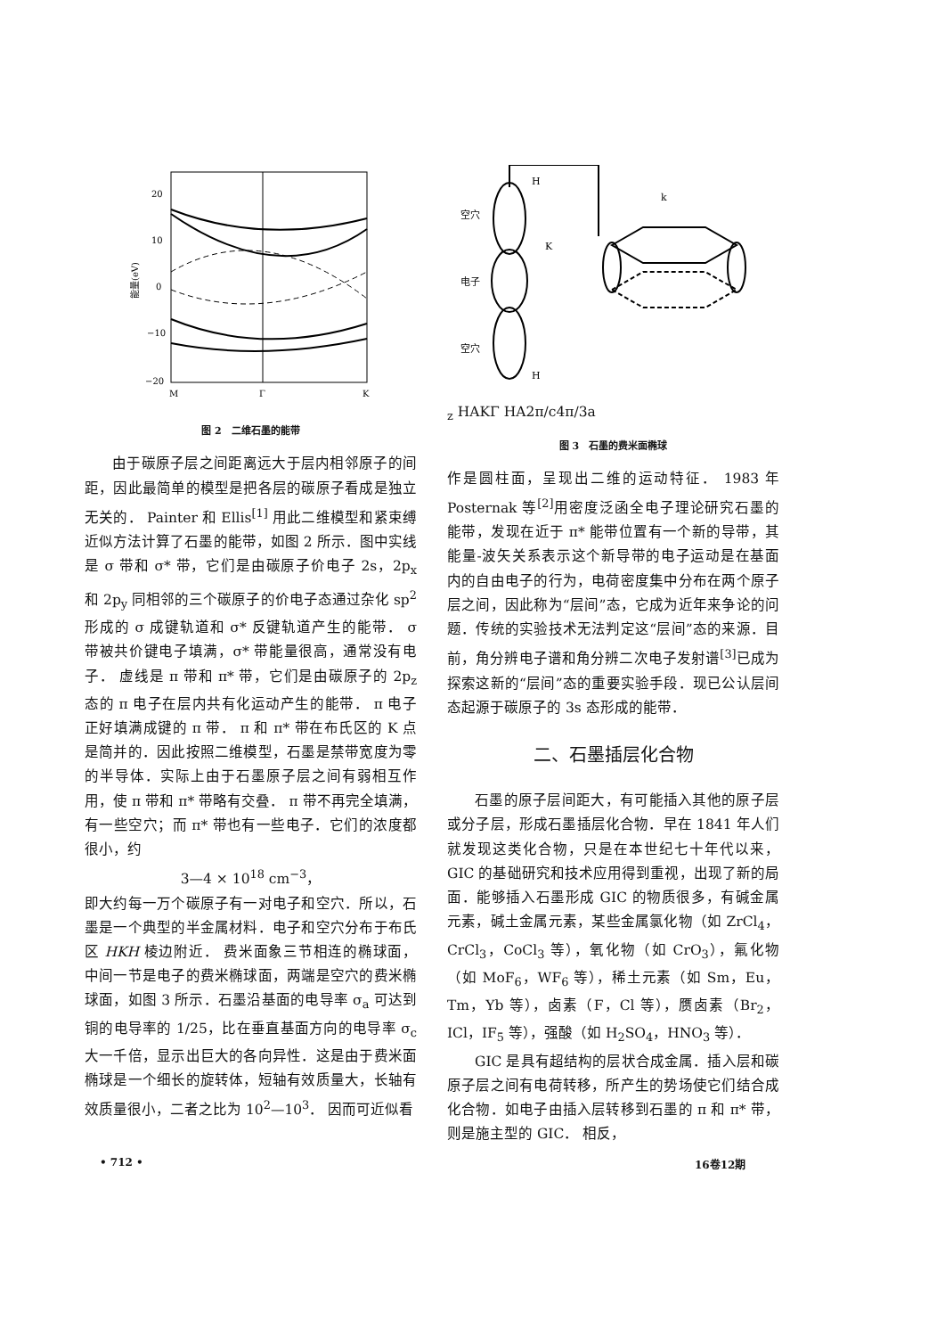20
10
0
−10
−20
M
Γ
K
能量(eV)
图 2　二维石墨的能带
由于碳原子层之间距离远大于层内相邻原子的间距，因此最简单的模型是把各层的碳原子看成是独立无关的． Painter 和 Ellis<sup>[1]</sup> 用此二维模型和紧束缚近似方法计算了石墨的能带，如图 2 所示．图中实线是 σ 带和 σ* 带，它们是由碳原子价电子 2s，2p<sub>x</sub> 和 2p<sub>y</sub> 同相邻的三个碳原子的价电子态通过杂化 sp<sup>2</sup> 形成的 σ 成键轨道和 σ* 反键轨道产生的能带． σ 带被共价键电子填满，σ* 带能量很高，通常没有电子． 虚线是 π 带和 π* 带，它们是由碳原子的 2p<sub>z</sub> 态的 π 电子在层内共有化运动产生的能带． π 电子正好填满成键的 π 带． π 和 π* 带在布氏区的 K 点是简并的．因此按照二维模型，石墨是禁带宽度为零的半导体．实际上由于石墨原子层之间有弱相互作用，使 π 带和 π* 带略有交叠． π 带不再完全填满，有一些空穴；而 π* 带也有一些电子．它们的浓度都很小，约
3—4 × 10<sup>18</sup> cm<sup>−3</sup>，
即大约每一万个碳原子有一对电子和空穴．所以，石墨是一个典型的半金属材料．电子和空穴分布于布氏区 HKH 棱边附近． 费米面象三节相连的椭球面，中间一节是电子的费米椭球面，两端是空穴的费米椭球面，如图 3 所示．石墨沿基面的电导率 σ<sub>a</sub> 可达到铜的电导率的 1/25，比在垂直基面方向的电导率 σ<sub>c</sub> 大一千倍，显示出巨大的各向异性．这是由于费米面椭球是一个细长的旋转体，短轴有效质量大，长轴有效质量很小，二者之比为 10<sup>2</sup>—10<sup>3</sup>． 因而可近似看
空穴
电子
空穴
H
H
K
kz
H
A
K
Γ
H
A
2π/c
4π/3a
图 3　石墨的费米面椭球
作是圆柱面，呈现出二维的运动特征． 1983 年 Posternak 等<sup>[2]</sup>用密度泛函全电子理论研究石墨的能带，发现在近于 π* 能带位置有一个新的导带，其能量-波矢关系表示这个新导带的电子运动是在基面内的自由电子的行为，电荷密度集中分布在两个原子层之间，因此称为“层间”态，它成为近年来争论的问题．传统的实验技术无法判定这“层间”态的来源．目前，角分辨电子谱和角分辨二次电子发射谱<sup>[3]</sup>已成为探索这新的“层间”态的重要实验手段．现已公认层间态起源于碳原子的 3s 态形成的能带．
二、石墨插层化合物
石墨的原子层间距大，有可能插入其他的原子层或分子层，形成石墨插层化合物．早在 1841 年人们就发现这类化合物，只是在本世纪七十年代以来，GIC 的基础研究和技术应用得到重视，出现了新的局面．能够插入石墨形成 GIC 的物质很多，有碱金属元素，碱土金属元素，某些金属氯化物（如 ZrCl<sub>4</sub>，CrCl<sub>3</sub>，CoCl<sub>3</sub> 等），氧化物（如 CrO<sub>3</sub>），氟化物（如 MoF<sub>6</sub>，WF<sub>6</sub> 等），稀土元素（如 Sm，Eu，Tm，Yb 等），卤素（F，Cl 等），赝卤素（Br<sub>2</sub>，ICl，IF<sub>5</sub> 等），强酸（如 H<sub>2</sub>SO<sub>4</sub>，HNO<sub>3</sub> 等）．
GIC 是具有超结构的层状合成金属．插入层和碳原子层之间有电荷转移，所产生的势场使它们结合成化合物．如电子由插入层转移到石墨的 π 和 π* 带，则是施主型的 GIC． 相反，
• 712 • 16卷12期